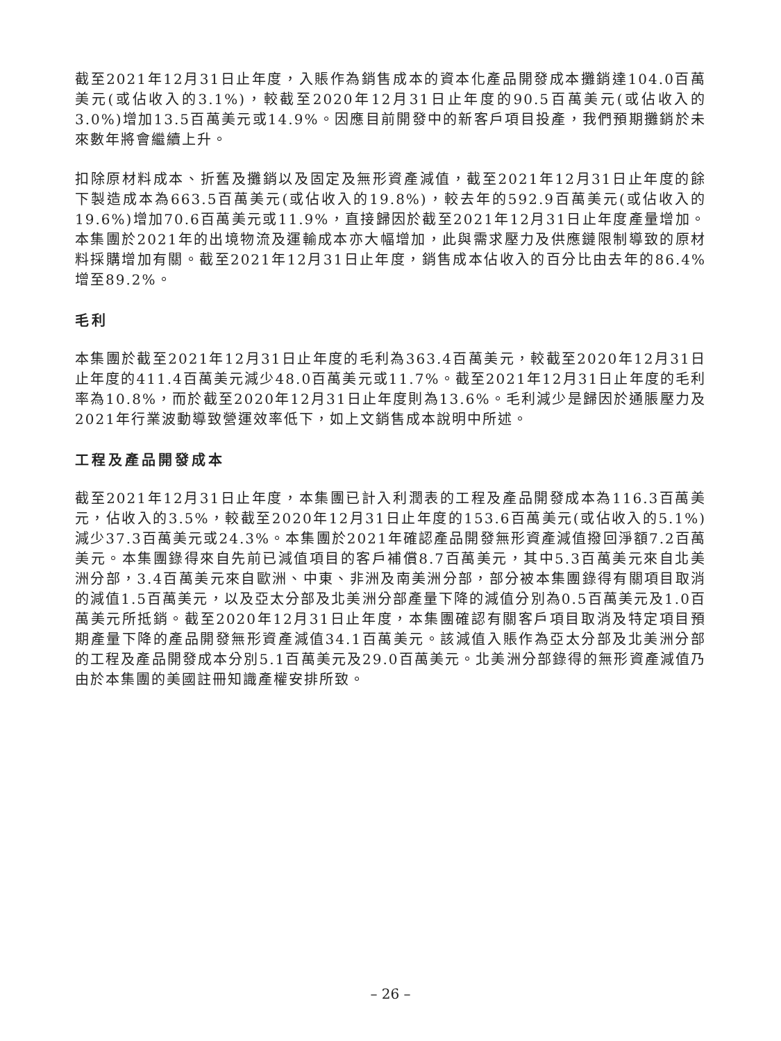截至2021年12月31日止年度，入賬作為銷售成本的資本化產品開發成本攤銷達104.0百萬美元(或佔收入的3.1%)，較截至2020年12月31日止年度的90.5百萬美元(或佔收入的3.0%)增加13.5百萬美元或14.9%。因應目前開發中的新客戶項目投產，我們預期攤銷於未來數年將會繼續上升。
扣除原材料成本、折舊及攤銷以及固定及無形資產減值，截至2021年12月31日止年度的餘下製造成本為663.5百萬美元(或佔收入的19.8%)，較去年的592.9百萬美元(或佔收入的19.6%)增加70.6百萬美元或11.9%，直接歸因於截至2021年12月31日止年度產量增加。本集團於2021年的出境物流及運輸成本亦大幅增加，此與需求壓力及供應鏈限制導致的原材料採購增加有關。截至2021年12月31日止年度，銷售成本佔收入的百分比由去年的86.4%增至89.2%。
毛利
本集團於截至2021年12月31日止年度的毛利為363.4百萬美元，較截至2020年12月31日止年度的411.4百萬美元減少48.0百萬美元或11.7%。截至2021年12月31日止年度的毛利率為10.8%，而於截至2020年12月31日止年度則為13.6%。毛利減少是歸因於通脹壓力及2021年行業波動導致營運效率低下，如上文銷售成本說明中所述。
工程及產品開發成本
截至2021年12月31日止年度，本集團已計入利潤表的工程及產品開發成本為116.3百萬美元，佔收入的3.5%，較截至2020年12月31日止年度的153.6百萬美元(或佔收入的5.1%)減少37.3百萬美元或24.3%。本集團於2021年確認產品開發無形資產減值撥回淨額7.2百萬美元。本集團錄得來自先前已減值項目的客戶補償8.7百萬美元，其中5.3百萬美元來自北美洲分部，3.4百萬美元來自歐洲、中東、非洲及南美洲分部，部分被本集團錄得有關項目取消的減值1.5百萬美元，以及亞太分部及北美洲分部產量下降的減值分別為0.5百萬美元及1.0百萬美元所抵銷。截至2020年12月31日止年度，本集團確認有關客戶項目取消及特定項目預期產量下降的產品開發無形資產減值34.1百萬美元。該減值入賬作為亞太分部及北美洲分部的工程及產品開發成本分別5.1百萬美元及29.0百萬美元。北美洲分部錄得的無形資產減值乃由於本集團的美國註冊知識產權安排所致。
– 26 –